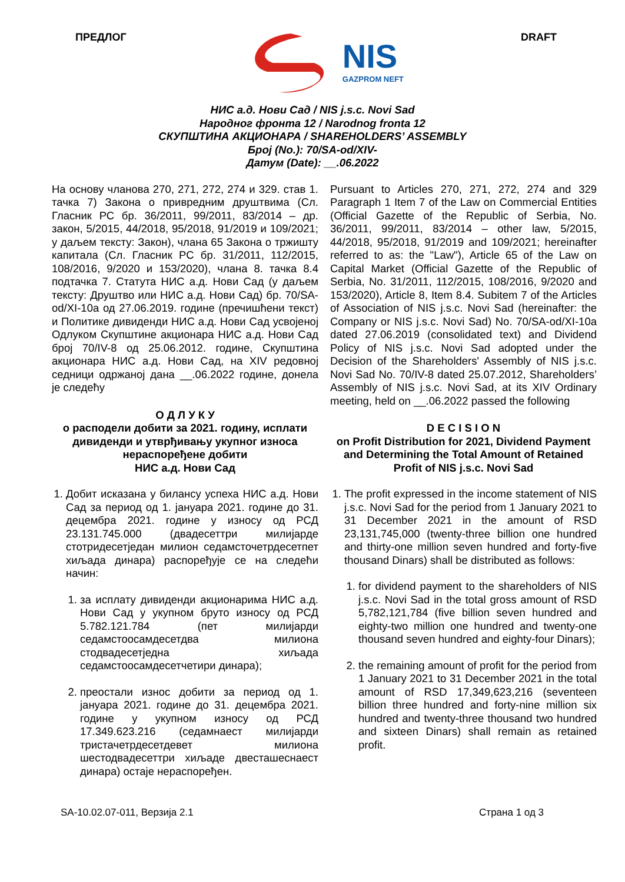ПРЕДЛОГ
NIS
GAZPROM NEFT
DRAFT
НИС а.д. Нови Сад / NIS j.s.c. Novi Sad
Народног фронта 12 / Narodnog fronta 12
СКУПШТИНА АКЦИОНАРА / SHAREHOLDERS’ ASSEMBLY
Број (No.): 70/SA-od/XIV-
Датум (Date): __.06.2022
На основу чланова 270, 271, 272, 274 и 329. став 1. тачка 7) Закона о привредним друштвима (Сл. Гласник РС бр. 36/2011, 99/2011, 83/2014 – др. закон, 5/2015, 44/2018, 95/2018, 91/2019 и 109/2021; у даљем тексту: Закон), члана 65 Закона о тржишту капитала (Сл. Гласник РС бр. 31/2011, 112/2015, 108/2016, 9/2020 и 153/2020), члана 8. тачка 8.4 подтачка 7. Статута НИС а.д. Нови Сад (у даљем тексту: Друштво или НИС а.д. Нови Сад) бр. 70/SA-od/XI-10a од 27.06.2019. године (пречишћени текст) и Политике дивиденди НИС а.д. Нови Сад усвојеној Одлуком Скупштине акционара НИС а.д. Нови Сад број 70/IV-8 од 25.06.2012. године, Скупштина акционара НИС а.д. Нови Сад, на XIV редовној седници одржаној дана __.06.2022 године, донела је следећу
О Д Л У К У
о расподели добити за 2021. годину, исплати дивиденди и утврђивању укупног износа нераспоређене добити
НИС а.д. Нови Сад
1. Добит исказана у билансу успеха НИС а.д. Нови Сад за период од 1. јануара 2021. године до 31. децембра 2021. године у износу од РСД 23.131.745.000 (двадесеттри милијарде стотридесетједан милион седамсточетрдесетпет хиљада динара) распоређује се на следећи начин:
1. за исплату дивиденди акционарима НИС а.д. Нови Сад у укупном бруто износу од РСД 5.782.121.784 (пет милијарди седамстоосамдесетдва милиона стодвадесетједна хиљада седамстоосамдесетчетири динара);
2. преостали износ добити за период од 1. јануара 2021. године до 31. децембра 2021. године у укупном износу од РСД 17.349.623.216 (седамнаест милијарди тристачетрдесетдевет милиона шестодвадесеттри хиљаде двесташеснаест динара) остаје нераспоређен.
Pursuant to Articles 270, 271, 272, 274 and 329 Paragraph 1 Item 7 of the Law on Commercial Entities (Official Gazette of the Republic of Serbia, No. 36/2011, 99/2011, 83/2014 – other law, 5/2015, 44/2018, 95/2018, 91/2019 and 109/2021; hereinafter referred to as: the "Law"), Article 65 of the Law on Capital Market (Official Gazette of the Republic of Serbia, No. 31/2011, 112/2015, 108/2016, 9/2020 and 153/2020), Article 8, Item 8.4. Subitem 7 of the Articles of Association of NIS j.s.c. Novi Sad (hereinafter: the Company or NIS j.s.c. Novi Sad) No. 70/SA-od/XI-10a dated 27.06.2019 (consolidated text) and Dividend Policy of NIS j.s.c. Novi Sad adopted under the Decision of the Shareholders' Assembly of NIS j.s.c. Novi Sad No. 70/IV-8 dated 25.07.2012, Shareholders’ Assembly of NIS j.s.c. Novi Sad, at its XIV Ordinary meeting, held on __.06.2022 passed the following
D E C I S I O N
on Profit Distribution for 2021, Dividend Payment and Determining the Total Amount of Retained Profit of NIS j.s.c. Novi Sad
1. The profit expressed in the income statement of NIS j.s.c. Novi Sad for the period from 1 January 2021 to 31 December 2021 in the amount of RSD 23,131,745,000 (twenty-three billion one hundred and thirty-one million seven hundred and forty-five thousand Dinars) shall be distributed as follows:
1. for dividend payment to the shareholders of NIS j.s.c. Novi Sad in the total gross amount of RSD 5,782,121,784 (five billion seven hundred and eighty-two million one hundred and twenty-one thousand seven hundred and eighty-four Dinars);
2. the remaining amount of profit for the period from 1 January 2021 to 31 December 2021 in the total amount of RSD 17,349,623,216 (seventeen billion three hundred and forty-nine million six hundred and twenty-three thousand two hundred and sixteen Dinars) shall remain as retained profit.
SA-10.02.07-011, Верзија 2.1 Страна 1 од 3